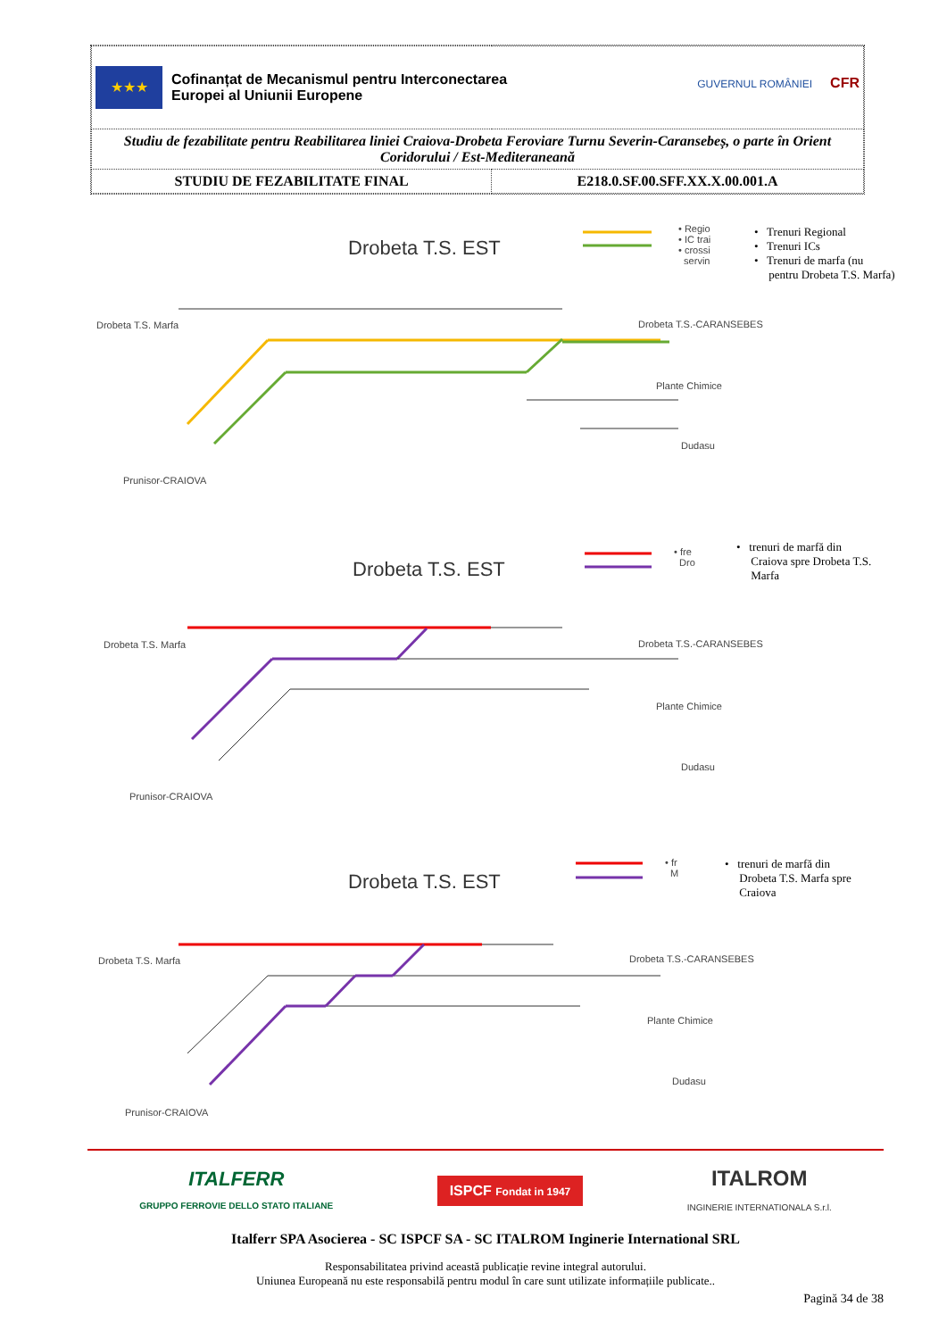| ★★★ Cofinanțat de Mecanismul pentru Interconectarea Europei al Uniunii Europene GUVERNUL ROMÂNIEI CFR | |
| Studiu de fezabilitate pentru Reabilitarea liniei Craiova-Drobeta Feroviare Turnu Severin-Caransebeș, o parte în Orient Coridorului / Est-Mediteraneană | |
| STUDIU DE FEZABILITATE FINAL | E218.0.SF.00.SFF.XX.X.00.001.A |
Drobeta T.S. EST
• Regio
• IC trai
• crossi
servin
• Trenuri Regional
• Trenuri ICs
• Trenuri de marfa (nu
pentru Drobeta T.S. Marfa)
Drobeta T.S. Marfa Drobeta T.S.-CARANSEBES
Plante Chimice
Dudasu
Prunisor-CRAIOVA
Drobeta T.S. EST
• fre
Dro
• trenuri de marfă din
Craiova spre Drobeta T.S.
Marfa
Drobeta T.S. Marfa Drobeta T.S.-CARANSEBES
Plante Chimice
Dudasu
Prunisor-CRAIOVA
Drobeta T.S. EST
• fr
M
• trenuri de marfă din
Drobeta T.S. Marfa spre
Craiova
Drobeta T.S. Marfa Drobeta T.S.-CARANSEBES
Plante Chimice
Dudasu
Prunisor-CRAIOVA
ITALFERR
GRUPPO FERROVIE DELLO STATO ITALIANE
ISPCF Fondat in 1947
ITALROM
INGINERIE INTERNATIONALA S.r.l.
Italferr SPA Asocierea - SC ISPCF SA - SC ITALROM Inginerie International SRL
Responsabilitatea privind această publicație revine integral autorului.
Uniunea Europeană nu este responsabilă pentru modul în care sunt utilizate informațiile publicate..
Pagină 34 de 38